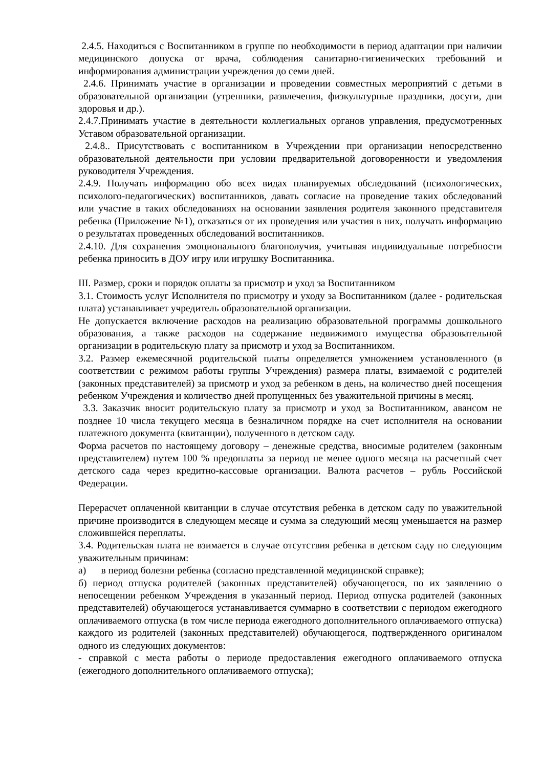2.4.5. Находиться с Воспитанником в группе по необходимости в период адаптации при наличии медицинского допуска от врача, соблюдения санитарно-гигиенических требований и информирования администрации учреждения до семи дней.
2.4.6. Принимать участие в организации и проведении совместных мероприятий с детьми в образовательной организации (утренники, развлечения, физкультурные праздники, досуги, дни здоровья и др.).
2.4.7.Принимать участие в деятельности коллегиальных органов управления, предусмотренных Уставом образовательной организации.
2.4.8.. Присутствовать с воспитанником в Учреждении при организации непосредственно образовательной деятельности при условии предварительной договоренности и уведомления руководителя Учреждения.
2.4.9. Получать информацию обо всех видах планируемых обследований (психологических, психолого-педагогических) воспитанников, давать согласие на проведение таких обследований или участие в таких обследованиях на основании заявления родителя законного представителя ребенка (Приложение №1), отказаться от их проведения или участия в них, получать информацию о результатах проведенных обследований воспитанников.
2.4.10. Для сохранения эмоционального благополучия, учитывая индивидуальные потребности ребенка приносить в ДОУ игру или игрушку Воспитанника.
III. Размер, сроки и порядок оплаты за присмотр и уход за Воспитанником
3.1. Стоимость услуг Исполнителя по присмотру и уходу за Воспитанником (далее - родительская плата) устанавливает учредитель образовательной организации.
Не допускается включение расходов на реализацию образовательной программы дошкольного образования, а также расходов на содержание недвижимого имущества образовательной организации в родительскую плату за присмотр и уход за Воспитанником.
3.2. Размер ежемесячной родительской платы определяется умножением установленного (в соответствии с режимом работы группы Учреждения) размера платы, взимаемой с родителей (законных представителей) за присмотр и уход за ребенком в день, на количество дней посещения ребенком Учреждения и количество дней пропущенных без уважительной причины в месяц.
3.3. Заказчик вносит родительскую плату за присмотр и уход за Воспитанником, авансом не позднее 10 числа текущего месяца в безналичном порядке на счет исполнителя на основании платежного документа (квитанции), полученного в детском саду.
Форма расчетов по настоящему договору – денежные средства, вносимые родителем (законным представителем) путем 100 % предоплаты за период не менее одного месяца на расчетный счет детского сада через кредитно-кассовые организации. Валюта расчетов – рубль Российской Федерации.
Перерасчет оплаченной квитанции в случае отсутствия ребенка в детском саду по уважительной причине производится в следующем месяце и сумма за следующий месяц уменьшается на размер сложившейся переплаты.
3.4. Родительская плата не взимается в случае отсутствия ребенка в детском саду по следующим уважительным причинам:
а) в период болезни ребенка (согласно представленной медицинской справке);
б) период отпуска родителей (законных представителей) обучающегося, по их заявлению о непосещении ребенком Учреждения в указанный период. Период отпуска родителей (законных представителей) обучающегося устанавливается суммарно в соответствии с периодом ежегодного оплачиваемого отпуска (в том числе периода ежегодного дополнительного оплачиваемого отпуска) каждого из родителей (законных представителей) обучающегося, подтвержденного оригиналом одного из следующих документов:
- справкой с места работы о периоде предоставления ежегодного оплачиваемого отпуска (ежегодного дополнительного оплачиваемого отпуска);